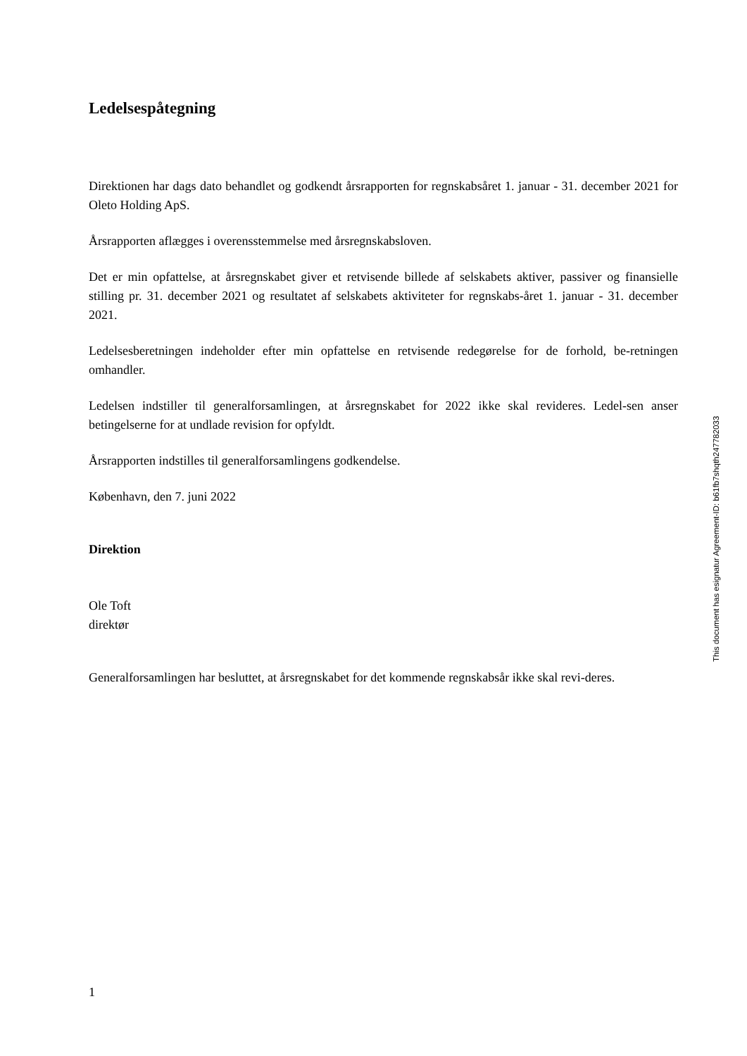Ledelsespåtegning
Direktionen har dags dato behandlet og godkendt årsrapporten for regnskabsåret 1. januar - 31. december 2021 for Oleto Holding ApS.
Årsrapporten aflægges i overensstemmelse med årsregnskabsloven.
Det er min opfattelse, at årsregnskabet giver et retvisende billede af selskabets aktiver, passiver og finansielle stilling pr. 31. december 2021 og resultatet af selskabets aktiviteter for regnskabs-året 1. januar - 31. december 2021.
Ledelsesberetningen indeholder efter min opfattelse en retvisende redegørelse for de forhold, be-retningen omhandler.
Ledelsen indstiller til generalforsamlingen, at årsregnskabet for 2022 ikke skal revideres. Ledel-sen anser betingelserne for at undlade revision for opfyldt.
Årsrapporten indstilles til generalforsamlingens godkendelse.
København, den 7. juni 2022
Direktion
Ole Toft
direktør
Generalforsamlingen har besluttet, at årsregnskabet for det kommende regnskabsår ikke skal revi-deres.
1
This document has esignatur Agreement-ID: b61fb7shqth247782033